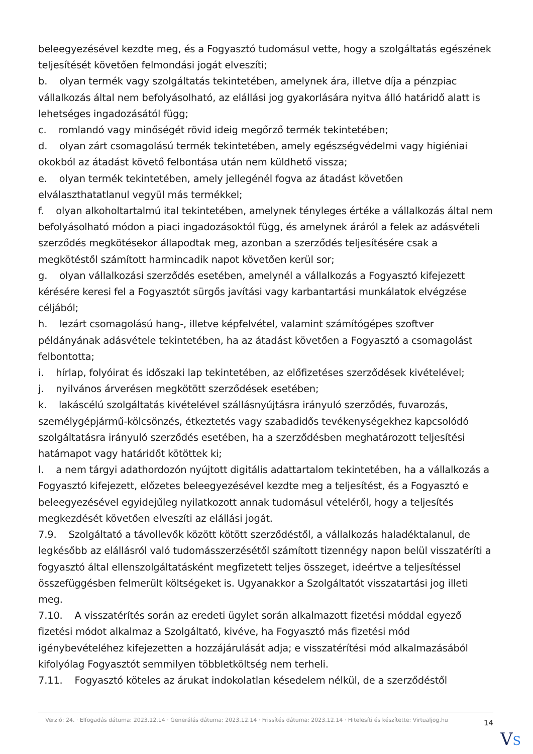beleegyezésével kezdte meg, és a Fogyasztó tudomásul vette, hogy a szolgáltatás egészének teljesítését követően felmondási jogát elveszíti;
b. olyan termék vagy szolgáltatás tekintetében, amelynek ára, illetve díja a pénzpiac vállalkozás által nem befolyásolható, az elállási jog gyakorlására nyitva álló határidő alatt is lehetséges ingadozásától függ;
c. romlandó vagy minőségét rövid ideig megőrző termék tekintetében;
d. olyan zárt csomagolású termék tekintetében, amely egészségvédelmi vagy higiéniai okokból az átadást követő felbontása után nem küldhető vissza;
e. olyan termék tekintetében, amely jellegénél fogva az átadást követően elválaszthatatlanul vegyül más termékkel;
f. olyan alkoholtartalmú ital tekintetében, amelynek tényleges értéke a vállalkozás által nem befolyásolható módon a piaci ingadozásoktól függ, és amelynek áráról a felek az adásvételi szerződés megkötésekor állapodtak meg, azonban a szerződés teljesítésére csak a megkötéstől számított harmincadik napot követően kerül sor;
g. olyan vállalkozási szerződés esetében, amelynél a vállalkozás a Fogyasztó kifejezett kérésére keresi fel a Fogyasztót sürgős javítási vagy karbantartási munkálatok elvégzése céljából;
h. lezárt csomagolású hang-, illetve képfelvétel, valamint számítógépes szoftver példányának adásvétele tekintetében, ha az átadást követően a Fogyasztó a csomagolást felbontotta;
i. hírlap, folyóirat és időszaki lap tekintetében, az előfizetéses szerződések kivételével;
j. nyilvános árverésen megkötött szerződések esetében;
k. lakáscélú szolgáltatás kivételével szállásnyújtásra irányuló szerződés, fuvarozás, személygépjármű-kölcsönzés, étkeztetés vagy szabadidős tevékenységekhez kapcsolódó szolgáltatásra irányuló szerződés esetében, ha a szerződésben meghatározott teljesítési határnapot vagy határidőt kötöttek ki;
l. a nem tárgyi adathordozón nyújtott digitális adattartalom tekintetében, ha a vállalkozás a Fogyasztó kifejezett, előzetes beleegyezésével kezdte meg a teljesítést, és a Fogyasztó e beleegyezésével egyidejűleg nyilatkozott annak tudomásul vételéről, hogy a teljesítés megkezdését követően elveszíti az elállási jogát.
7.9. Szolgáltató a távollevők között kötött szerződéstől, a vállalkozás haladéktalanul, de legkésőbb az elállásról való tudomásszerzésétől számított tizennégy napon belül visszatéríti a fogyasztó által ellenszolgáltatásként megfizetett teljes összeget, ideértve a teljesítéssel összefüggésben felmerült költségeket is. Ugyanakkor a Szolgáltatót visszatartási jog illeti meg.
7.10. A visszatérítés során az eredeti ügylet során alkalmazott fizetési móddal egyező fizetési módot alkalmaz a Szolgáltató, kivéve, ha Fogyasztó más fizetési mód igénybevételéhez kifejezetten a hozzájárulását adja; e visszatérítési mód alkalmazásából kifolyólag Fogyasztót semmilyen többletköltség nem terheli.
7.11. Fogyasztó köteles az árukat indokolatlan késedelem nélkül, de a szerződéstől
Verzió: 24. · Elfogadás dátuma: 2023.12.14 · Generálás dátuma: 2023.12.14 · Frissítés dátuma: 2023.12.14 · Hitelesíti és készítette: Virtualjog.hu
14
VS